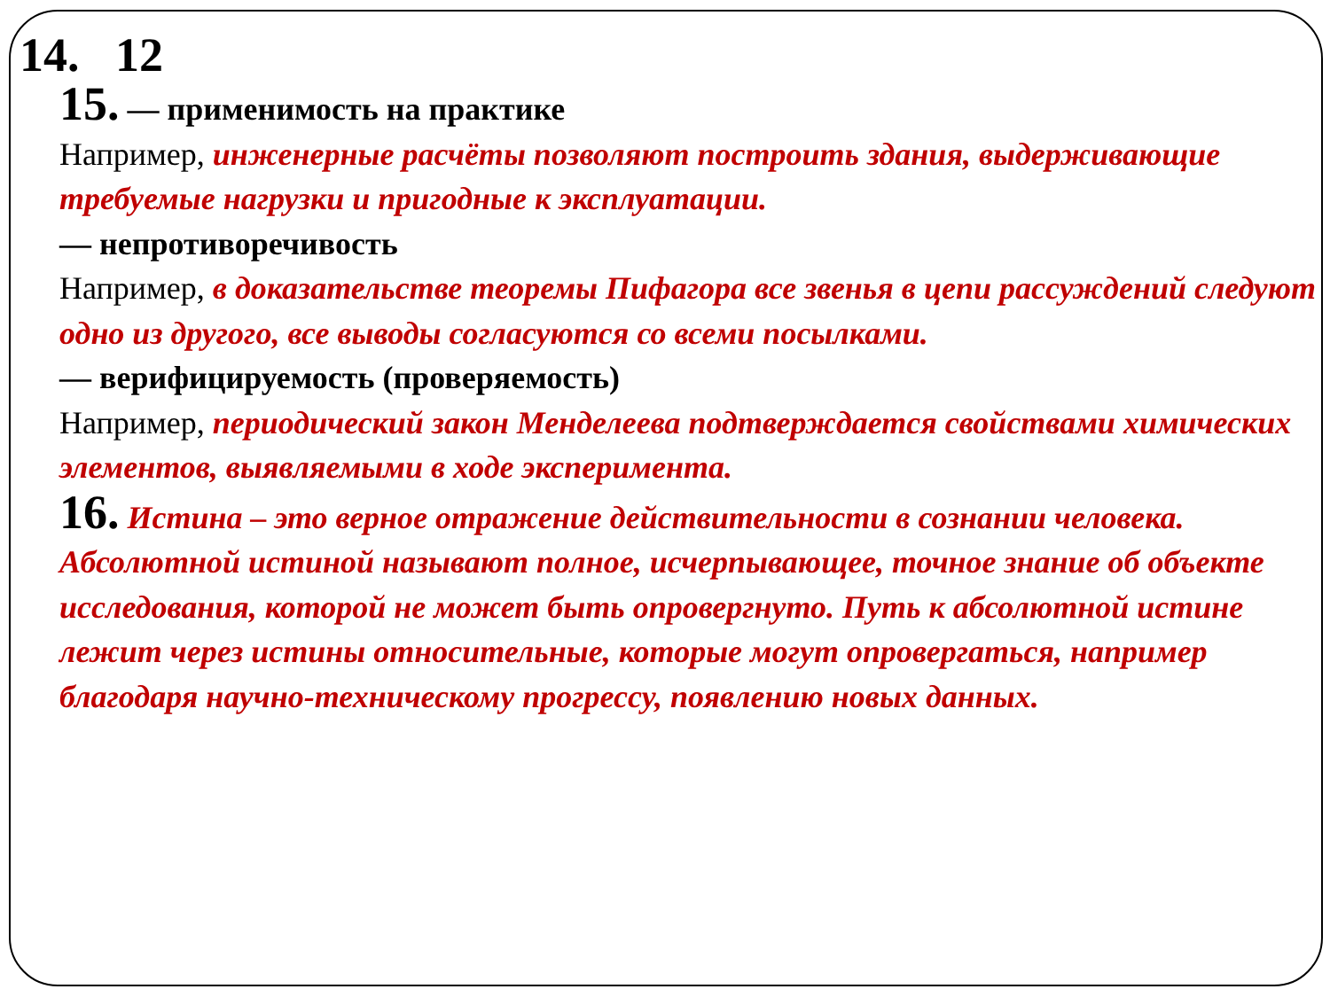14. 12
15. — применимость на практике
Например, инженерные расчёты позволяют построить здания, выдерживающие требуемые нагрузки и пригодные к эксплуатации.
— непротиворечивость
Например, в доказательстве теоремы Пифагора все звенья в цепи рассуждений следуют одно из другого, все выводы согласуются со всеми посылками.
— верифицируемость (проверяемость)
Например, периодический закон Менделеева подтверждается свойствами химических элементов, выявляемыми в ходе эксперимента.
16. Истина – это верное отражение действительности в сознании человека. Абсолютной истиной называют полное, исчерпывающее, точное знание об объекте исследования, которой не может быть опровергнуто. Путь к абсолютной истине лежит через истины относительные, которые могут опровергаться, например благодаря научно-техническому прогрессу, появлению новых данных.